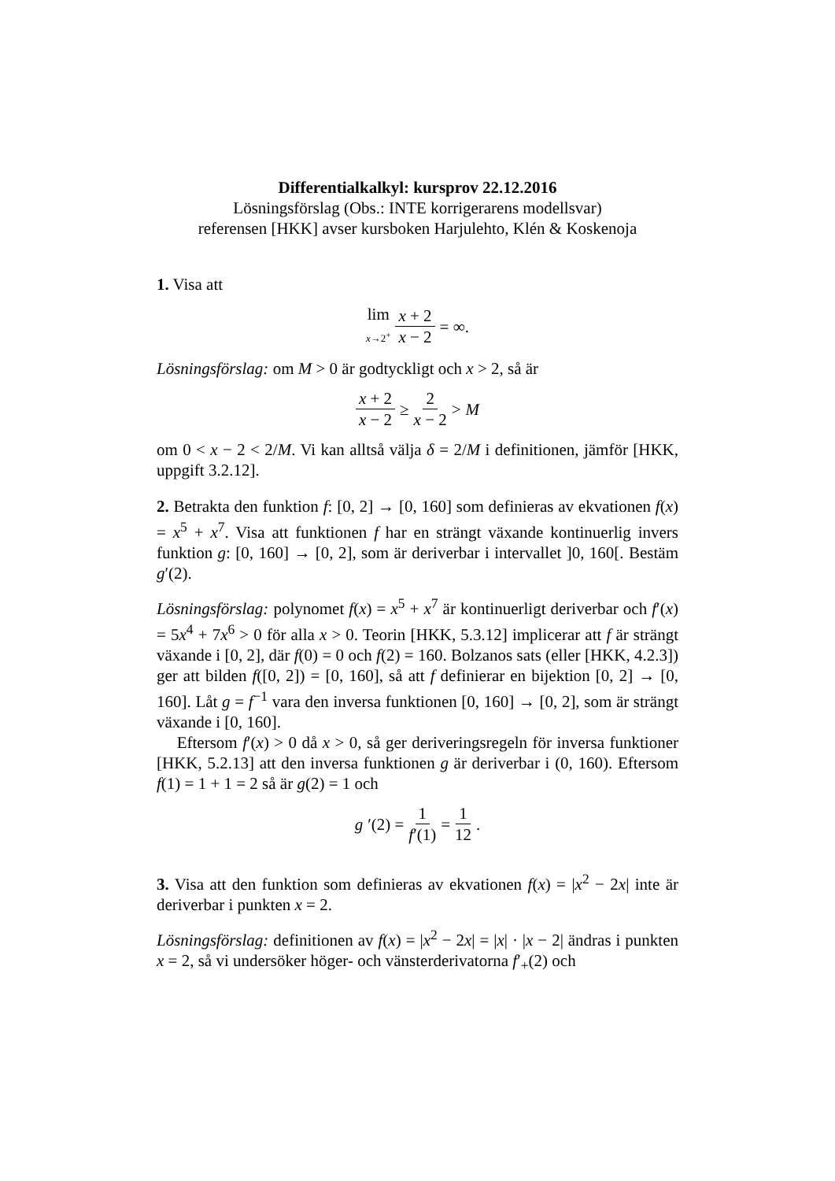Differentialkalkyl: kursprov 22.12.2016
Lösningsförslag (Obs.: INTE korrigerarens modellsvar)
referensen [HKK] avser kursboken Harjulehto, Klén & Koskenoja
1. Visa att
lim x→2<sup>+</sup> x + 2 x − 2 = ∞.
Lösningsförslag: om M > 0 är godtyckligt och x > 2, så är
x + 2 x − 2 ≥ 2 x − 2 > M
om 0 < x − 2 < 2/M. Vi kan alltså välja δ = 2/M i definitionen, jämför [HKK, uppgift 3.2.12].
2. Betrakta den funktion f: [0, 2] → [0, 160] som definieras av ekvationen f(x) = x<sup>5</sup> + x<sup>7</sup>. Visa att funktionen f har en strängt växande kontinuerlig invers funktion g: [0, 160] → [0, 2], som är deriverbar i intervallet ]0, 160[. Bestäm g′(2).
Lösningsförslag: polynomet f(x) = x<sup>5</sup> + x<sup>7</sup> är kontinuerligt deriverbar och f′(x) = 5x<sup>4</sup> + 7x<sup>6</sup> > 0 för alla x > 0. Teorin [HKK, 5.3.12] implicerar att f är strängt växande i [0, 2], där f(0) = 0 och f(2) = 160. Bolzanos sats (eller [HKK, 4.2.3]) ger att bilden f([0, 2]) = [0, 160], så att f definierar en bijektion [0, 2] → [0, 160]. Låt g = f<sup>−1</sup> vara den inversa funktionen [0, 160] → [0, 2], som är strängt växande i [0, 160].
Eftersom f′(x) > 0 då x > 0, så ger deriveringsregeln för inversa funktioner [HKK, 5.2.13] att den inversa funktionen g är deriverbar i (0, 160). Eftersom f(1) = 1 + 1 = 2 så är g(2) = 1 och
g ′(2) = 1 f′(1) = 1 12.
3. Visa att den funktion som definieras av ekvationen f(x) = |x<sup>2</sup> − 2x| inte är deriverbar i punkten x = 2.
Lösningsförslag: definitionen av f(x) = |x<sup>2</sup> − 2x| = |x| · |x − 2| ändras i punkten x = 2, så vi undersöker höger- och vänsterderivatorna f′<sub>+</sub>(2) och